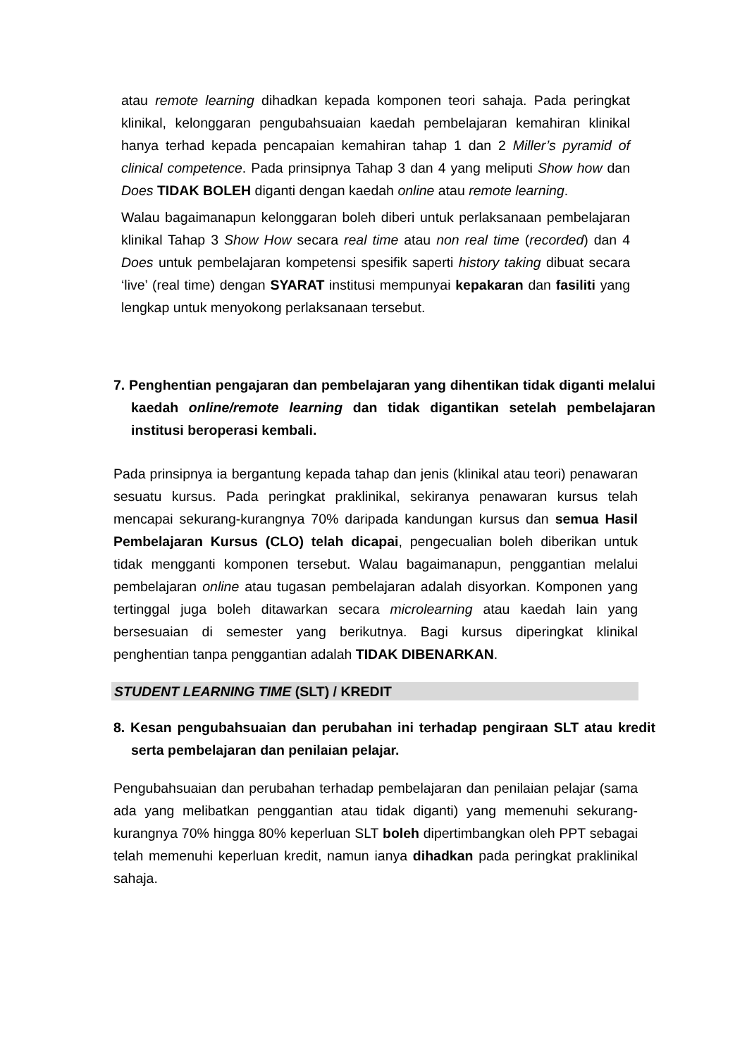atau remote learning dihadkan kepada komponen teori sahaja. Pada peringkat klinikal, kelonggaran pengubahsuaian kaedah pembelajaran kemahiran klinikal hanya terhad kepada pencapaian kemahiran tahap 1 dan 2 Miller’s pyramid of clinical competence. Pada prinsipnya Tahap 3 dan 4 yang meliputi Show how dan Does TIDAK BOLEH diganti dengan kaedah online atau remote learning.
Walau bagaimanapun kelonggaran boleh diberi untuk perlaksanaan pembelajaran klinikal Tahap 3 Show How secara real time atau non real time (recorded) dan 4 Does untuk pembelajaran kompetensi spesifik saperti history taking dibuat secara ‘live’ (real time) dengan SYARAT institusi mempunyai kepakaran dan fasiliti yang lengkap untuk menyokong perlaksanaan tersebut.
7. Penghentian pengajaran dan pembelajaran yang dihentikan tidak diganti melalui kaedah online/remote learning dan tidak digantikan setelah pembelajaran institusi beroperasi kembali.
Pada prinsipnya ia bergantung kepada tahap dan jenis (klinikal atau teori) penawaran sesuatu kursus. Pada peringkat praklinikal, sekiranya penawaran kursus telah mencapai sekurang-kurangnya 70% daripada kandungan kursus dan semua Hasil Pembelajaran Kursus (CLO) telah dicapai, pengecualian boleh diberikan untuk tidak mengganti komponen tersebut. Walau bagaimanapun, penggantian melalui pembelajaran online atau tugasan pembelajaran adalah disyorkan. Komponen yang tertinggal juga boleh ditawarkan secara microlearning atau kaedah lain yang bersesuaian di semester yang berikutnya. Bagi kursus diperingkat klinikal penghentian tanpa penggantian adalah TIDAK DIBENARKAN.
STUDENT LEARNING TIME (SLT) / KREDIT
8. Kesan pengubahsuaian dan perubahan ini terhadap pengiraan SLT atau kredit serta pembelajaran dan penilaian pelajar.
Pengubahsuaian dan perubahan terhadap pembelajaran dan penilaian pelajar (sama ada yang melibatkan penggantian atau tidak diganti) yang memenuhi sekurang-kurangnya 70% hingga 80% keperluan SLT boleh dipertimbangkan oleh PPT sebagai telah memenuhi keperluan kredit, namun ianya dihadkan pada peringkat praklinikal sahaja.